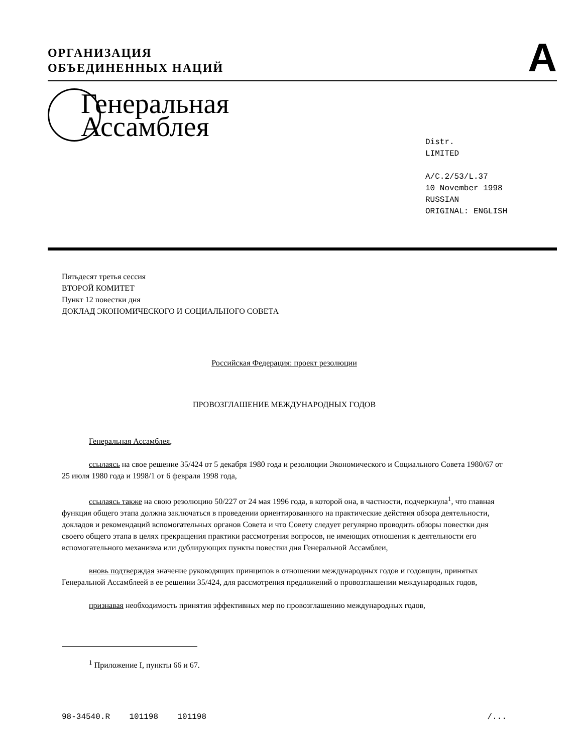ОРГАНИЗАЦИЯ
ОБЪЕДИНЕННЫХ НАЦИЙ
A
Генеральная
Ассамблея
Distr.
LIMITED
A/C.2/53/L.37
10 November 1998
RUSSIAN
ORIGINAL: ENGLISH
Пятьдесят третья сессия
ВТОРОЙ КОМИТЕТ
Пункт 12 повестки дня
ДОКЛАД ЭКОНОМИЧЕСКОГО И СОЦИАЛЬНОГО СОВЕТА
Российская Федерация: проект резолюции
ПРОВОЗГЛАШЕНИЕ МЕЖДУНАРОДНЫХ ГОДОВ
Генеральная Ассамблея,
ссылаясь на свое решение 35/424 от 5 декабря 1980 года и резолюции Экономического и Социального Совета 1980/67 от 25 июля 1980 года и 1998/1 от 6 февраля 1998 года,
ссылаясь также на свою резолюцию 50/227 от 24 мая 1996 года, в которой она, в частности, подчеркнула<sup>1</sup>, что главная функция общего этапа должна заключаться в проведении ориентированного на практические действия обзора деятельности, докладов и рекомендаций вспомогательных органов Совета и что Совету следует регулярно проводить обзоры повестки дня своего общего этапа в целях прекращения практики рассмотрения вопросов, не имеющих отношения к деятельности его вспомогательного механизма или дублирующих пункты повестки дня Генеральной Ассамблеи,
вновь подтверждая значение руководящих принципов в отношении международных годов и годовщин, принятых Генеральной Ассамблеей в ее решении 35/424, для рассмотрения предложений о провозглашении международных годов,
признавая необходимость принятия эффективных мер по провозглашению международных годов,
<sup>1</sup> Приложение I, пункты 66 и 67.
98-34540.R 101198 101198 /...